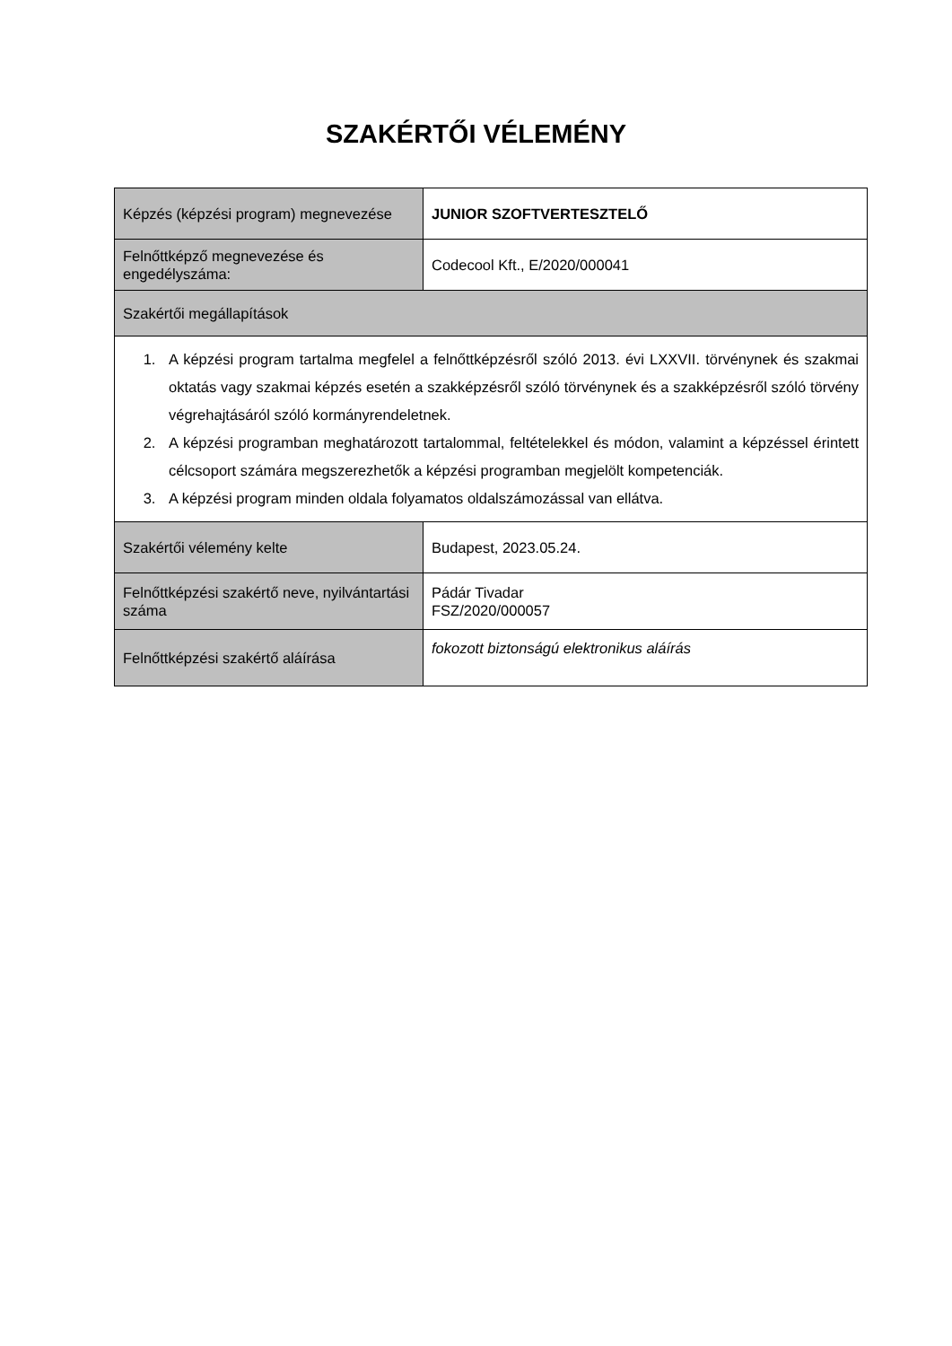SZAKÉRTŐI VÉLEMÉNY
| Képzés (képzési program) megnevezése | JUNIOR SZOFTVERTESZTELŐ |
| Felnőttképző megnevezése és engedélyszáma: | Codecool Kft., E/2020/000041 |
| Szakértői megállapítások | |
| 1. A képzési program tartalma megfelel a felnőttképzésről szóló 2013. évi LXXVII. törvénynek és szakmai oktatás vagy szakmai képzés esetén a szakképzésről szóló törvénynek és a szakképzésről szóló törvény végrehajtásáról szóló kormányrendeletnek. 2. A képzési programban meghatározott tartalommal, feltételekkel és módon, valamint a képzéssel érintett célcsoport számára megszerezhetők a képzési programban megjelölt kompetenciák. 3. A képzési program minden oldala folyamatos oldalszámozással van ellátva. | |
| Szakértői vélemény kelte | Budapest, 2023.05.24. |
| Felnőttképzési szakértő neve, nyilvántartási száma | Pádár Tivadar FSZ/2020/000057 |
| Felnőttképzési szakértő aláírása | fokozott biztonságú elektronikus aláírás |